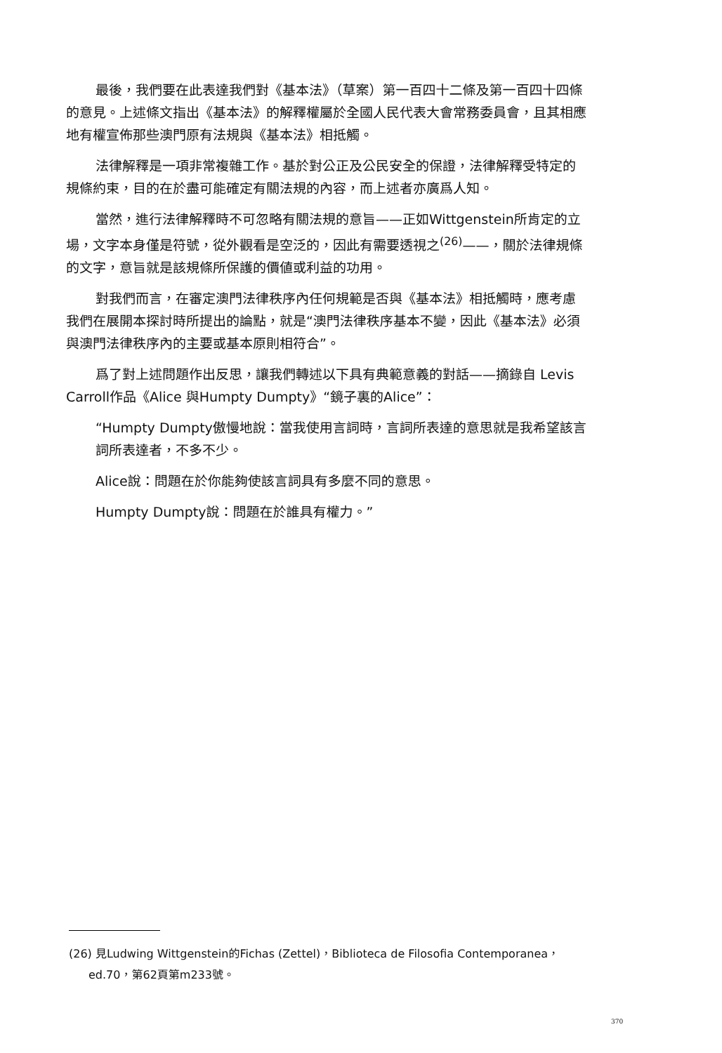最後，我們要在此表達我們對《基本法》（草案）第一百四十二條及第一百四十四條的意見。上述條文指出《基本法》的解釋權屬於全國人民代表大會常務委員會，且其相應地有權宣佈那些澳門原有法規與《基本法》相抵觸。
法律解釋是一項非常複雜工作。基於對公正及公民安全的保證，法律解釋受特定的規條約束，目的在於盡可能確定有關法規的內容，而上述者亦廣爲人知。
當然，進行法律解釋時不可忽略有關法規的意旨——正如Wittgenstein所肯定的立場，文字本身僅是符號，從外觀看是空泛的，因此有需要透視之<sup>(26)</sup>——，關於法律規條的文字，意旨就是該規條所保護的價値或利益的功用。
對我們而言，在審定澳門法律秩序內任何規範是否與《基本法》相抵觸時，應考慮我們在展開本探討時所提出的論點，就是“澳門法律秩序基本不變，因此《基本法》必須與澳門法律秩序內的主要或基本原則相符合”。
爲了對上述問題作出反思，讓我們轉述以下具有典範意義的對話——摘錄自 Levis Carroll作品《Alice 與Humpty Dumpty》“鏡子裏的Alice”：
“Humpty Dumpty傲慢地說：當我使用言詞時，言詞所表達的意思就是我希望該言詞所表達者，不多不少。
Alice說：問題在於你能夠使該言詞具有多麼不同的意思。
Humpty Dumpty說：問題在於誰具有權力。”
(26) 見Ludwing Wittgenstein的Fichas (Zettel)，Biblioteca de Filosofia Contemporanea，ed.70，第62頁第m233號。
370